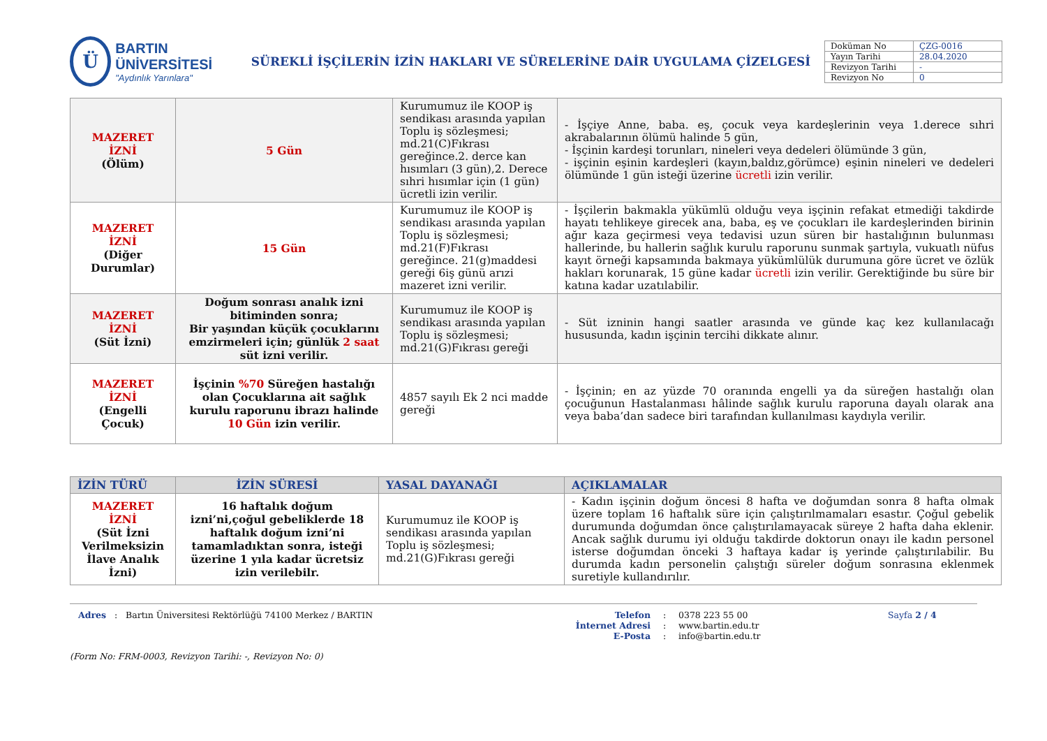Ü
BARTIN ÜNİVERSİTESİ
"Aydınlık Yarınlara"
SÜREKLİ İŞÇİLERİN İZİN HAKLARI VE SÜRELERİNE DAİR UYGULAMA ÇİZELGESİ
| Doküman No | ÇZG-0016 |
| Yayın Tarihi | 28.04.2020 |
| Revizyon Tarihi | - |
| Revizyon No | 0 |
| MAZERET İZNİ (Ölüm) | 5 Gün | Kurumumuz ile KOOP iş sendikası arasında yapılan Toplu iş sözleşmesi; md.21(C)Fıkrası gereğince.2. derce kan hısımları (3 gün),2. Derece sıhri hısımlar için (1 gün) ücretli izin verilir. | - İşçiye Anne, baba. eş, çocuk veya kardeşlerinin veya 1.derece sıhri akrabalarının ölümü halinde 5 gün, - İşçinin kardeşi torunları, nineleri veya dedeleri ölümünde 3 gün, - işçinin eşinin kardeşleri (kayın,baldız,görümce) eşinin nineleri ve dedeleri ölümünde 1 gün isteği üzerine ücretli izin verilir. |
| MAZERET İZNİ (Diğer Durumlar) | 15 Gün | Kurumumuz ile KOOP iş sendikası arasında yapılan Toplu iş sözleşmesi; md.21(F)Fıkrası gereğince. 21(g)maddesi gereği 6iş günü arızi mazeret izni verilir. | - İşçilerin bakmakla yükümlü olduğu veya işçinin refakat etmediği takdirde hayatı tehlikeye girecek ana, baba, eş ve çocukları ile kardeşlerinden birinin ağır kaza geçirmesi veya tedavisi uzun süren bir hastalığının bulunması hallerinde, bu hallerin sağlık kurulu raporunu sunmak şartıyla, vukuatlı nüfus kayıt örneği kapsamında bakmaya yükümlülük durumuna göre ücret ve özlük hakları korunarak, 15 güne kadar ücretli izin verilir. Gerektiğinde bu süre bir katına kadar uzatılabilir. |
| MAZERET İZNİ (Süt İzni) | Doğum sonrası analık izni bitiminden sonra; Bir yaşından küçük çocuklarını emzirmeleri için; günlük 2 saat süt izni verilir. | Kurumumuz ile KOOP iş sendikası arasında yapılan Toplu iş sözleşmesi; md.21(G)Fıkrası gereği | - Süt izninin hangi saatler arasında ve günde kaç kez kullanılacağı hususunda, kadın işçinin tercihi dikkate alınır. |
| MAZERET İZNİ (Engelli Çocuk) | İşçinin %70 Süreğen hastalığı olan Çocuklarına ait sağlık kurulu raporunu ibrazı halinde 10 Gün izin verilir. | 4857 sayılı Ek 2 nci madde gereği | - İşçinin; en az yüzde 70 oranında engelli ya da süreğen hastalığı olan çocuğunun Hastalanması hâlinde sağlık kurulu raporuna dayalı olarak ana veya baba’dan sadece biri tarafından kullanılması kaydıyla verilir. |
| İZİN TÜRÜ | İZİN SÜRESİ | YASAL DAYANAĞI | AÇIKLAMALAR |
| --- | --- | --- | --- |
| MAZERET İZNİ (Süt İzni Verilmeksizin İlave Analık İzni) | 16 haftalık doğum izni’ni,çoğul gebeliklerde 18 haftalık doğum izni’ni tamamladıktan sonra, isteği üzerine 1 yıla kadar ücretsiz izin verilebilr. | Kurumumuz ile KOOP iş sendikası arasında yapılan Toplu iş sözleşmesi; md.21(G)Fıkrası gereği | - Kadın işçinin doğum öncesi 8 hafta ve doğumdan sonra 8 hafta olmak üzere toplam 16 haftalık süre için çalıştırılmamaları esastır. Çoğul gebelik durumunda doğumdan önce çalıştırılamayacak süreye 2 hafta daha eklenir. Ancak sağlık durumu iyi olduğu takdirde doktorun onayı ile kadın personel isterse doğumdan önceki 3 haftaya kadar iş yerinde çalıştırılabilir. Bu durumda kadın personelin çalıştığı süreler doğum sonrasına eklenmek suretiyle kullandırılır. |
Adres : Bartın Üniversitesi Rektörlüğü 74100 Merkez / BARTIN Telefon
İnternet Adresi
E-Posta
:
:
:
0378 223 55 00
www.bartin.edu.tr
info@bartin.edu.tr
Sayfa 2 / 4
(Form No: FRM-0003, Revizyon Tarihi: -, Revizyon No: 0)